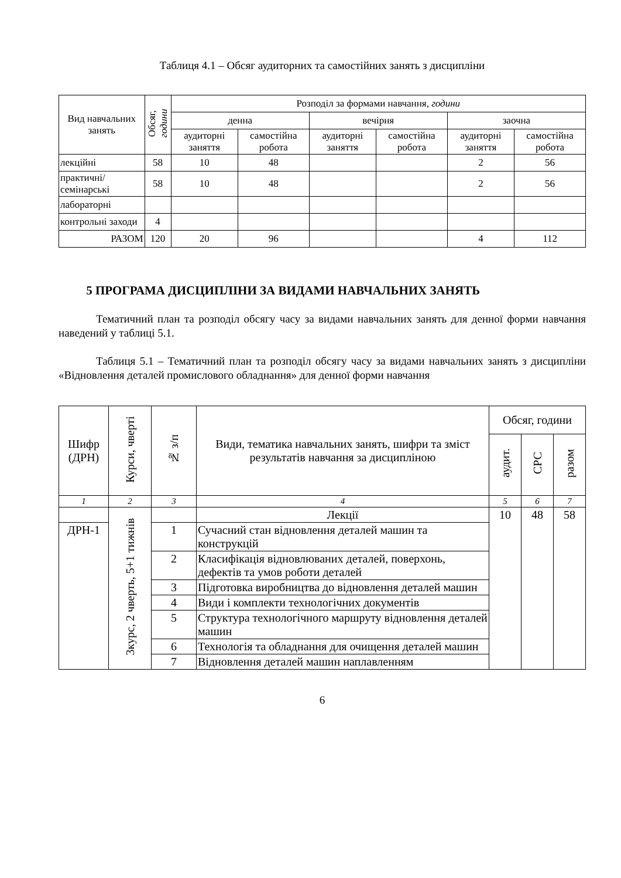Таблиця 4.1 – Обсяг аудиторних та самостійних занять з дисципліни
| Вид навчальних занять | Обсяг, години | Розподіл за формами навчання , години | | | | | |
| --- | --- | --- | --- | --- | --- | --- | --- |
| | | денна | | вечірня | | заочна | |
| | | аудиторні заняття | самостійна робота | аудиторні заняття | самостійна робота | аудиторні заняття | самостійна робота |
| лекційні | 58 | 10 | 48 | | | 2 | 56 |
| практичні/семінарські | 58 | 10 | 48 | | | 2 | 56 |
| лабораторні | | | | | | | |
| контрольні заходи | 4 | | | | | | |
| РАЗОМ | 120 | 20 | 96 | | | 4 | 112 |
5 ПРОГРАМА ДИСЦИПЛІНИ ЗА ВИДАМИ НАВЧАЛЬНИХ ЗАНЯТЬ
Тематичний план та розподіл обсягу часу за видами навчальних занять для денної форми навчання наведений у таблиці 5.1.
Таблиця 5.1 – Тематичний план та розподіл обсягу часу за видами навчальних занять з дисципліни «Відновлення деталей промислового обладнання» для денної форми навчання
| Шифр (ДРН) | Курси, чверті | № з/п | Види, тематика навчальних занять, шифри та зміст результатів навчання за дисципліною | Обсяг, години | | |
| --- | --- | --- | --- | --- | --- | --- |
| | | | | аудит. | СРС | разом |
| 1 | 2 | 3 | 4 | 5 | 6 | 7 |
| | 3курс, 2 чверть, 5+1 тижнів | | Лекції | 10 | 48 | 58 |
| ДРН-1 | | 1 | Сучасний стан відновлення деталей машин та конструкцій | | | |
| | | 2 | Класифікація відновлюваних деталей, поверхонь, дефектів та умов роботи деталей | | | |
| | | 3 | Підготовка виробництва до відновлення деталей машин | | | |
| | | 4 | Види і комплекти технологічних документів | | | |
| | | 5 | Структура технологічного маршруту відновлення деталей машин | | | |
| | | 6 | Технологія та обладнання для очищення деталей машин | | | |
| | | 7 | Відновлення деталей машин наплавленням | | | |
6